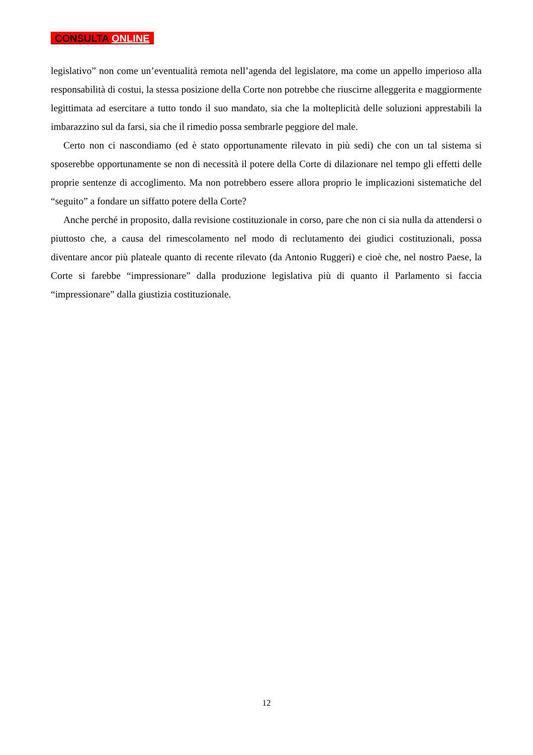CONSULTA ONLINE
legislativo” non come un’eventualità remota nell’agenda del legislatore, ma come un appello imperioso alla responsabilità di costui, la stessa posizione della Corte non potrebbe che riuscirne alleggerita e maggiormente legittimata ad esercitare a tutto tondo il suo mandato, sia che la molteplicità delle soluzioni apprestabili la imbarazzino sul da farsi, sia che il rimedio possa sembrarle peggiore del male.
Certo non ci nascondiamo (ed è stato opportunamente rilevato in più sedi) che con un tal sistema si sposerebbe opportunamente se non di necessità il potere della Corte di dilazionare nel tempo gli effetti delle proprie sentenze di accoglimento. Ma non potrebbero essere allora proprio le implicazioni sistematiche del “seguito” a fondare un siffatto potere della Corte?
Anche perché in proposito, dalla revisione costituzionale in corso, pare che non ci sia nulla da attendersi o piuttosto che, a causa del rimescolamento nel modo di reclutamento dei giudici costituzionali, possa diventare ancor più plateale quanto di recente rilevato (da Antonio Ruggeri) e cioè che, nel nostro Paese, la Corte si farebbe “impressionare” dalla produzione legislativa più di quanto il Parlamento si faccia “impressionare” dalla giustizia costituzionale.
12